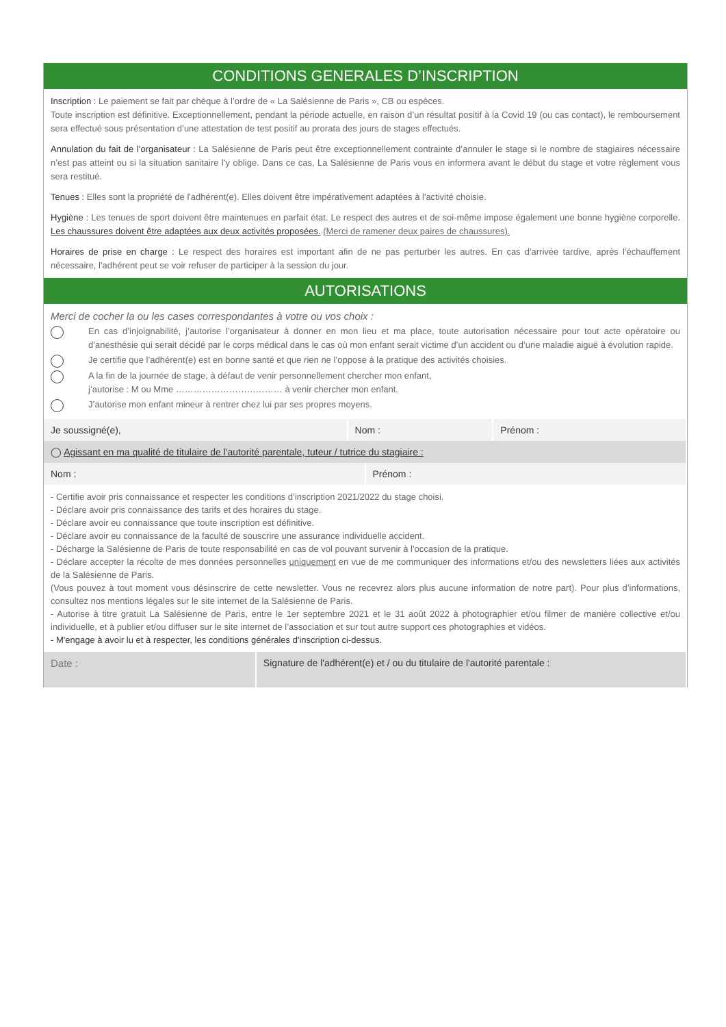CONDITIONS GENERALES D’INSCRIPTION
Inscription : Le paiement se fait par chèque à l’ordre de « La Salésienne de Paris », CB ou espèces.
Toute inscription est définitive. Exceptionnellement, pendant la période actuelle, en raison d’un résultat positif à la Covid 19 (ou cas contact), le remboursement sera effectué sous présentation d’une attestation de test positif au prorata des jours de stages effectués.
Annulation du fait de l’organisateur : La Salésienne de Paris peut être exceptionnellement contrainte d’annuler le stage si le nombre de stagiaires nécessaire n’est pas atteint ou si la situation sanitaire l’y oblige. Dans ce cas, La Salésienne de Paris vous en informera avant le début du stage et votre règlement vous sera restitué.
Tenues : Elles sont la propriété de l'adhérent(e). Elles doivent être impérativement adaptées à l'activité choisie.
Hygiène : Les tenues de sport doivent être maintenues en parfait état. Le respect des autres et de soi-même impose également une bonne hygiène corporelle. Les chaussures doivent être adaptées aux deux activités proposées. (Merci de ramener deux paires de chaussures).
Horaires de prise en charge : Le respect des horaires est important afin de ne pas perturber les autres. En cas d'arrivée tardive, après l'échauffement nécessaire, l'adhérent peut se voir refuser de participer à la session du jour.
AUTORISATIONS
Merci de cocher la ou les cases correspondantes à votre ou vos choix :
En cas d’injoignabilité, j’autorise l’organisateur à donner en mon lieu et ma place, toute autorisation nécessaire pour tout acte opératoire ou d’anesthésie qui serait décidé par le corps médical dans le cas où mon enfant serait victime d’un accident ou d’une maladie aiguë à évolution rapide.
Je certifie que l’adhérent(e) est en bonne santé et que rien ne l’oppose à la pratique des activités choisies.
A la fin de la journée de stage, à défaut de venir personnellement chercher mon enfant,
j’autorise : M ou Mme ……………………………… à venir chercher mon enfant.
J’autorise mon enfant mineur à rentrer chez lui par ses propres moyens.
| Je soussigné(e), | Nom : | Prénom : |
| ◯ Agissant en ma qualité de titulaire de l'autorité parentale, tuteur / tutrice du stagiaire : | | |
| Nom : | Prénom : |
- Certifie avoir pris connaissance et respecter les conditions d’inscription 2021/2022 du stage choisi.
- Déclare avoir pris connaissance des tarifs et des horaires du stage.
- Déclare avoir eu connaissance que toute inscription est définitive.
- Déclare avoir eu connaissance de la faculté de souscrire une assurance individuelle accident.
- Décharge la Salésienne de Paris de toute responsabilité en cas de vol pouvant survenir à l'occasion de la pratique.
- Déclare accepter la récolte de mes données personnelles uniquement en vue de me communiquer des informations et/ou des newsletters liées aux activités de la Salésienne de Paris.
(Vous pouvez à tout moment vous désinscrire de cette newsletter. Vous ne recevrez alors plus aucune information de notre part). Pour plus d’informations, consultez nos mentions légales sur le site internet de la Salésienne de Paris.
- Autorise à titre gratuit La Salésienne de Paris, entre le 1er septembre 2021 et le 31 août 2022 à photographier et/ou filmer de manière collective et/ou individuelle, et à publier et/ou diffuser sur le site internet de l’association et sur tout autre support ces photographies et vidéos.
- M'engage à avoir lu et à respecter, les conditions générales d'inscription ci-dessus.
| Date : | Signature de l'adhérent(e) et / ou du titulaire de l'autorité parentale : |